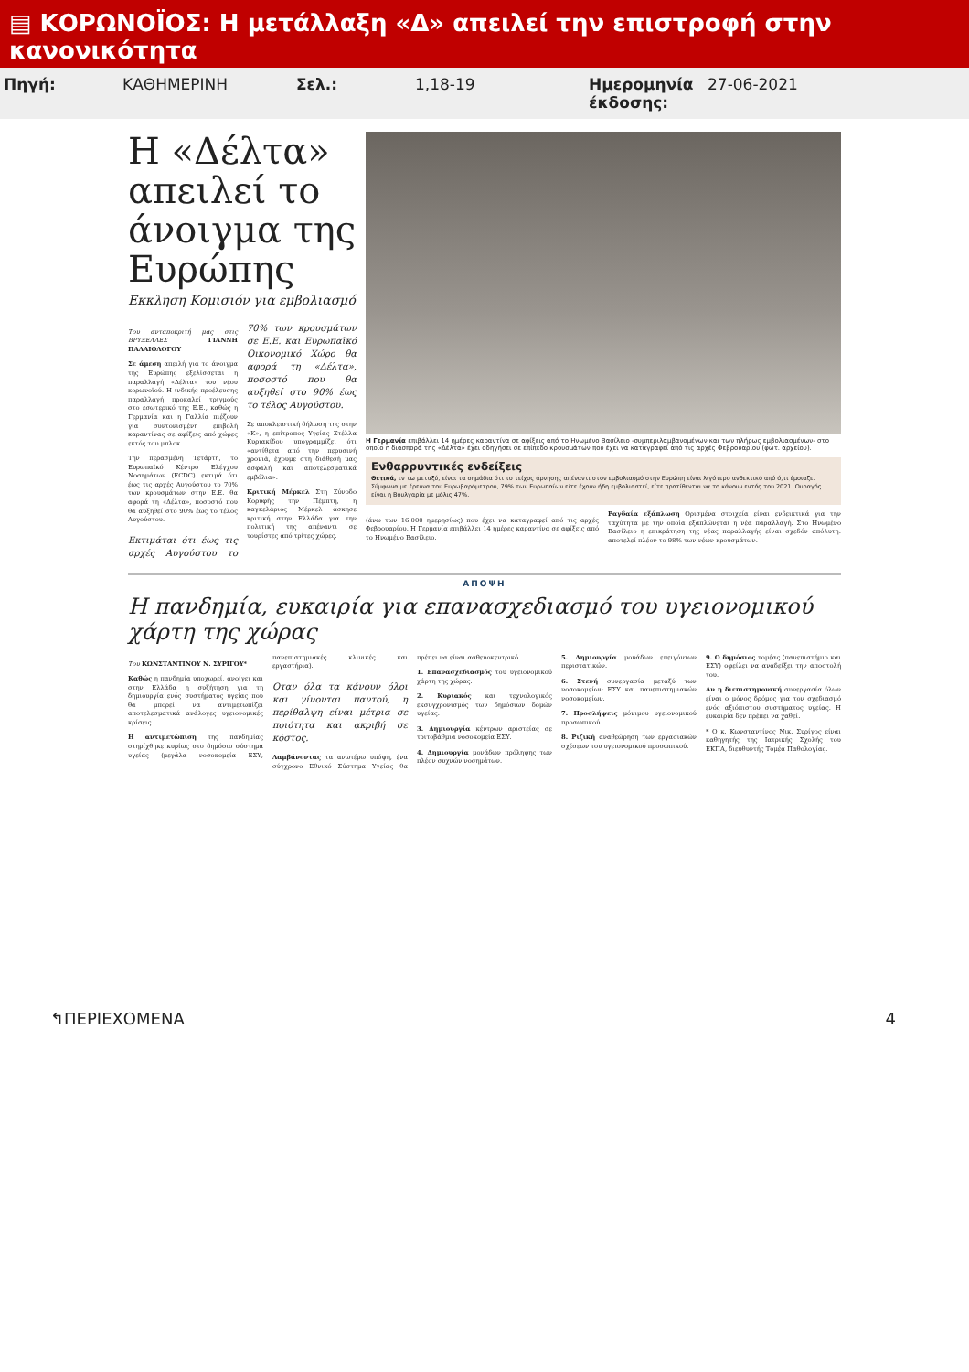▤ ΚΟΡΩΝΟΪΟΣ: Η μετάλλαξη «Δ» απειλεί την επιστροφή στην κανονικότητα
Πηγή: ΚΑΘΗΜΕΡΙΝΗ Σελ.: 1,18-19 Ημερομηνία έκδοσης: 27-06-2021
Η «Δέλτα» απειλεί το άνοιγμα της Ευρώπης
Εκκληση Κομισιόν για εμβολιασμό
Του ανταποκριτή μας στις ΒΡΥΞΕΛΛΕΣ ΓΙΑΝΝΗ ΠΑΛΑΙΟΛΟΓΟΥ
Σε άμεση απειλή για το άνοιγμα της Ευρώπης εξελίσσεται η παραλλαγή «Δέλτα» του νέου κορωνοϊού. Η ινδικής προέλευσης παραλλαγή προκαλεί τριγμούς στο εσωτερικό της Ε.Ε., καθώς η Γερμανία και η Γαλλία πιέζουν για συντονισμένη επιβολή καραντίνας σε αφίξεις από χώρες εκτός του μπλοκ.
Την περασμένη Τετάρτη, το Ευρωπαϊκό Κέντρο Ελέγχου Νοσημάτων (ECDC) εκτιμά ότι έως τις αρχές Αυγούστου το 70% των κρουσμάτων στην Ε.Ε. θα αφορά τη «Δέλτα», ποσοστό που θα αυξηθεί στο 90% έως το τέλος Αυγούστου.
Εκτιμάται ότι έως τις αρχές Αυγούστου το 70% των κρουσμάτων σε Ε.Ε. και Ευρωπαϊκό Οικονομικό Χώρο θα αφορά τη «Δέλτα», ποσοστό που θα αυξηθεί στο 90% έως το τέλος Αυγούστου.
Σε αποκλειστική δήλωση της στην «Κ», η επίτροπος Υγείας Στέλλα Κυριακίδου υπογραμμίζει ότι «αντίθετα από την περυσινή χρονιά, έχουμε στη διάθεσή μας ασφαλή και αποτελεσματικά εμβόλια».
Κριτική Μέρκελ Στη Σύνοδο Κορυφής την Πέμπτη, η καγκελάριος Μέρκελ άσκησε κριτική στην Ελλάδα για την πολιτική της απέναντι σε τουρίστες από τρίτες χώρες.
Η Γερμανία επιβάλλει 14 ημέρες καραντίνα σε αφίξεις από το Ηνωμένο Βασίλειο -συμπεριλαμβανομένων και των πλήρως εμβολιασμένων- στο οποίο η διασπορά της «Δέλτα» έχει οδηγήσει σε επίπεδο κρουσμάτων που έχει να καταγραφεί από τις αρχές Φεβρουαρίου (φωτ. αρχείου).
Ενθαρρυντικές ενδείξεις
Θετικά, εν τω μεταξύ, είναι τα σημάδια ότι το τείχος άρνησης απέναντι στον εμβολιασμό στην Ευρώπη είναι λιγότερο ανθεκτικό από ό,τι έμοιαζε. Σύμφωνα με έρευνα του Ευρωβαρόμετρου, 79% των Ευρωπαίων είτε έχουν ήδη εμβολιαστεί, είτε προτίθενται να το κάνουν εντός του 2021. Ουραγός είναι η Βουλγαρία με μόλις 47%.
(άνω των 16.000 ημερησίως) που έχει να καταγραφεί από τις αρχές Φεβρουαρίου. Η Γερμανία επιβάλλει 14 ημέρες καραντίνα σε αφίξεις από το Ηνωμένο Βασίλειο.
Ραγδαία εξάπλωση Ορισμένα στοιχεία είναι ενδεικτικά για την ταχύτητα με την οποία εξαπλώνεται η νέα παραλλαγή. Στο Ηνωμένο Βασίλειο η επικράτηση της νέας παραλλαγής είναι σχεδόν απόλυτη: αποτελεί πλέον το 98% των νέων κρουσμάτων.
ΑΠΟΨΗ
Η πανδημία, ευκαιρία για επανασχεδιασμό του υγειονομικού χάρτη της χώρας
Του ΚΩΝΣΤΑΝΤΙΝΟΥ Ν. ΣΥΡΙΓΟΥ*
Καθώς η πανδημία υποχωρεί, ανοίγει και στην Ελλάδα η συζήτηση για τη δημιουργία ενός συστήματος υγείας που θα μπορεί να αντιμετωπίζει αποτελεσματικά ανάλογες υγειονομικές κρίσεις.
Η αντιμετώπιση της πανδημίας στηρίχθηκε κυρίως στο δημόσιο σύστημα υγείας (μεγάλα νοσοκομεία ΕΣΥ, πανεπιστημιακές κλινικές και εργαστήρια).
Οταν όλα τα κάνουν όλοι και γίνονται παντού, η περίθαλψη είναι μέτρια σε ποιότητα και ακριβή σε κόστος.
Λαμβάνοντας τα ανωτέρω υπόψη, ένα σύγχρονο Εθνικό Σύστημα Υγείας θα πρέπει να είναι ασθενοκεντρικό.
1. Επανασχεδιασμός του υγειονομικού χάρτη της χώρας.
2. Κυριακός και τεχνολογικός εκσυγχρονισμός των δημόσιων δομών υγείας.
3. Δημιουργία κέντρων αριστείας σε τριτοβάθμια νοσοκομεία ΕΣΥ.
4. Δημιουργία μονάδων πρόληψης των πλέον συχνών νοσημάτων.
5. Δημιουργία μονάδων επειγόντων περιστατικών.
6. Στενή συνεργασία μεταξύ των νοσοκομείων ΕΣΥ και πανεπιστημιακών νοσοκομείων.
7. Προσλήψεις μόνιμου υγειονομικού προσωπικού.
8. Ριζική αναθεώρηση των εργασιακών σχέσεων του υγειονομικού προσωπικού.
9. Ο δημόσιος τομέας (πανεπιστήμιο και ΕΣΥ) οφείλει να αναδείξει την αποστολή του.
Αν η διεπιστημονική συνεργασία όλων είναι ο μόνος δρόμος για τον σχεδιασμό ενός αξιόπιστου συστήματος υγείας. Η ευκαιρία δεν πρέπει να χαθεί.
* Ο κ. Κωνσταντίνος Νικ. Συρίγος είναι καθηγητής της Ιατρικής Σχολής του ΕΚΠΑ, διευθυντής Τομέα Παθολογίας.
↰ΠΕΡΙΕΧΟΜΕΝΑ 4